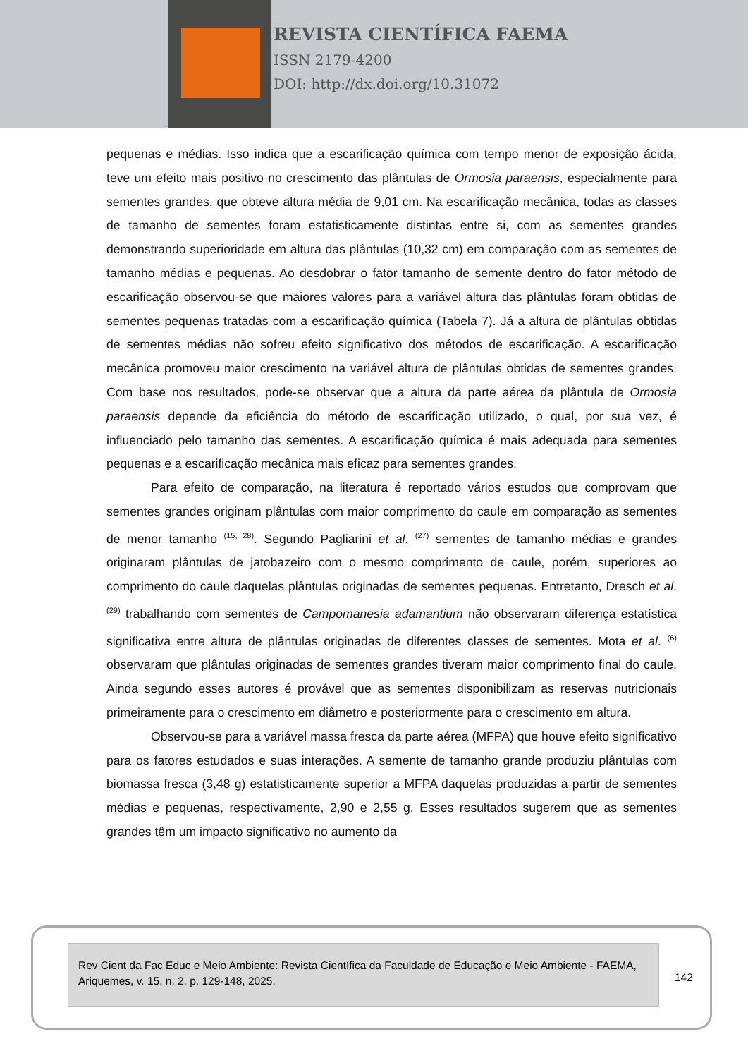REVISTA CIENTÍFICA FAEMA
ISSN 2179-4200
DOI: http://dx.doi.org/10.31072
pequenas e médias. Isso indica que a escarificação química com tempo menor de exposição ácida, teve um efeito mais positivo no crescimento das plântulas de Ormosia paraensis, especialmente para sementes grandes, que obteve altura média de 9,01 cm. Na escarificação mecânica, todas as classes de tamanho de sementes foram estatisticamente distintas entre si, com as sementes grandes demonstrando superioridade em altura das plântulas (10,32 cm) em comparação com as sementes de tamanho médias e pequenas. Ao desdobrar o fator tamanho de semente dentro do fator método de escarificação observou-se que maiores valores para a variável altura das plântulas foram obtidas de sementes pequenas tratadas com a escarificação química (Tabela 7). Já a altura de plântulas obtidas de sementes médias não sofreu efeito significativo dos métodos de escarificação. A escarificação mecânica promoveu maior crescimento na variável altura de plântulas obtidas de sementes grandes. Com base nos resultados, pode-se observar que a altura da parte aérea da plântula de Ormosia paraensis depende da eficiência do método de escarificação utilizado, o qual, por sua vez, é influenciado pelo tamanho das sementes. A escarificação química é mais adequada para sementes pequenas e a escarificação mecânica mais eficaz para sementes grandes.
Para efeito de comparação, na literatura é reportado vários estudos que comprovam que sementes grandes originam plântulas com maior comprimento do caule em comparação as sementes de menor tamanho <sup>(15, 28)</sup>. Segundo Pagliarini et al. <sup>(27)</sup> sementes de tamanho médias e grandes originaram plântulas de jatobazeiro com o mesmo comprimento de caule, porém, superiores ao comprimento do caule daquelas plântulas originadas de sementes pequenas. Entretanto, Dresch et al. <sup>(29)</sup> trabalhando com sementes de Campomanesia adamantium não observaram diferença estatística significativa entre altura de plântulas originadas de diferentes classes de sementes. Mota et al. <sup>(6)</sup> observaram que plântulas originadas de sementes grandes tiveram maior comprimento final do caule. Ainda segundo esses autores é provável que as sementes disponibilizam as reservas nutricionais primeiramente para o crescimento em diâmetro e posteriormente para o crescimento em altura.
Observou-se para a variável massa fresca da parte aérea (MFPA) que houve efeito significativo para os fatores estudados e suas interações. A semente de tamanho grande produziu plântulas com biomassa fresca (3,48 g) estatisticamente superior a MFPA daquelas produzidas a partir de sementes médias e pequenas, respectivamente, 2,90 e 2,55 g. Esses resultados sugerem que as sementes grandes têm um impacto significativo no aumento da
Rev Cient da Fac Educ e Meio Ambiente: Revista Científica da Faculdade de Educação e Meio Ambiente - FAEMA, Ariquemes, v. 15, n. 2, p. 129-148, 2025.
142